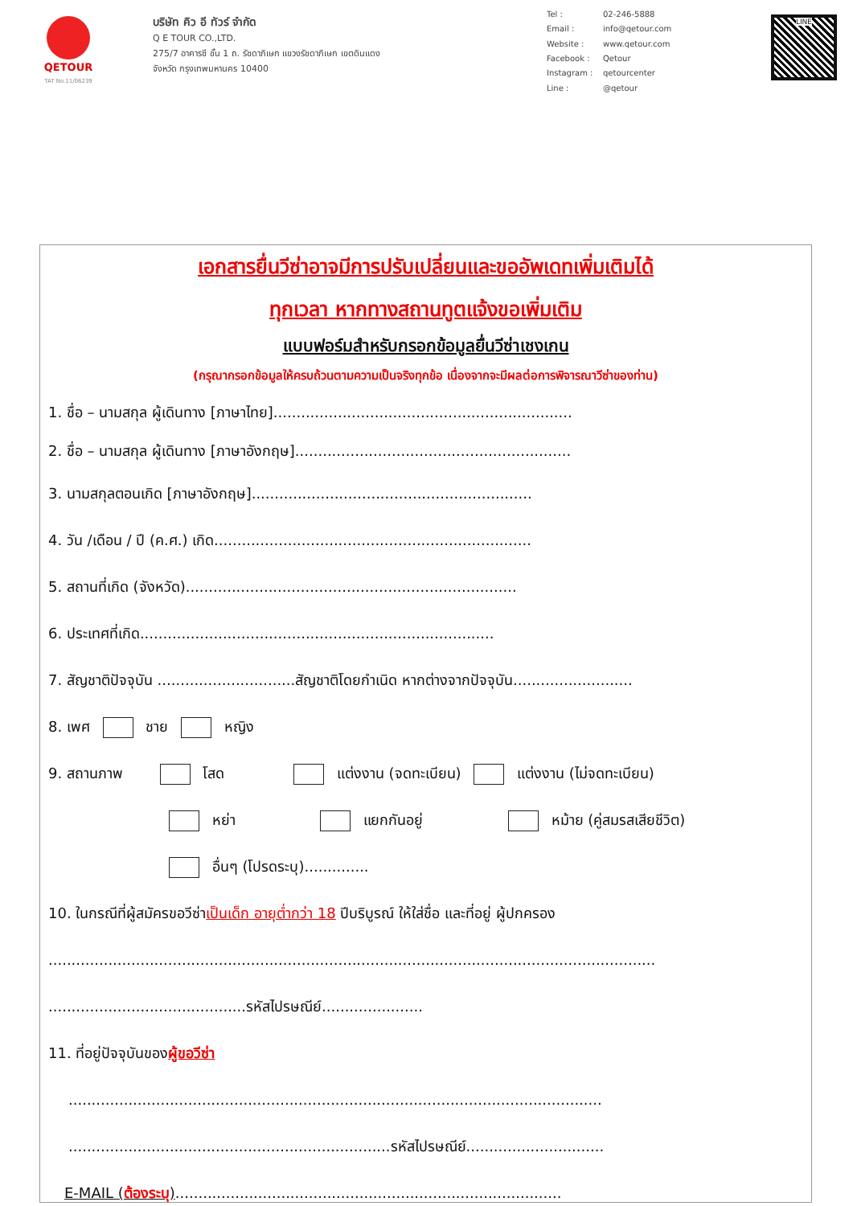QETOUR
TAT No.11/06239
บริษัท คิว อี ทัวร์ จำกัด
Q E TOUR CO.,LTD.
275/7 อาคารซี ชั้น 1 ถ. รัชดาภิเษก แขวงรัชดาภิเษก เขตดินแดง
จังหวัด กรุงเทพมหานคร 10400
Tel : 02-246-5888 Email : info@qetour.com Website : www.qetour.com Facebook : Qetour Instagram : qetourcenter Line : @qetour
LINE
เอกสารยื่นวีซ่าอาจมีการปรับเปลี่ยนและขออัพเดทเพิ่มเติมได้
ทุกเวลา หากทางสถานทูตแจ้งขอเพิ่มเติม
แบบฟอร์มสำหรับกรอกข้อมูลยื่นวีซ่าเชงเกน
(กรุณากรอกข้อมูลให้ครบถ้วนตามความเป็นจริงทุกข้อ เนื่องจากจะมีผลต่อการพิจารณาวีซ่าของท่าน)
1. ชื่อ – นามสกุล ผู้เดินทาง [ภาษาไทย].................................................................
2. ชื่อ – นามสกุล ผู้เดินทาง [ภาษาอังกฤษ]............................................................
3. นามสกุลตอนเกิด [ภาษาอังกฤษ].............................................................
4. วัน /เดือน / ปี (ค.ศ.) เกิด.....................................................................
5. สถานที่เกิด (จังหวัด)........................................................................
6. ประเทศที่เกิด.............................................................................
7. สัญชาติปัจจุบัน ..............................สัญชาติโดยกำเนิด หากต่างจากปัจจุบัน..........................
8. เพศ ชาย หญิง
9. สถานภาพ โสด แต่งงาน (จดทะเบียน) แต่งงาน (ไม่จดทะเบียน)
หย่า แยกกันอยู่ หม้าย (คู่สมรสเสียชีวิต)
อื่นๆ (โปรดระบุ)..............
10. ในกรณีที่ผู้สมัครขอวีซ่าเป็นเด็ก อายุต่ำกว่า 18 ปีบริบูรณ์ ให้ใส่ชื่อ และที่อยู่ ผู้ปกครอง
....................................................................................................................................
...........................................รหัสไปรษณีย์......................
11. ที่อยู่ปัจจุบันของผู้ขอวีซ่า
....................................................................................................................
......................................................................รหัสไปรษณีย์..............................
E-MAIL (ต้องระบุ)....................................................................................